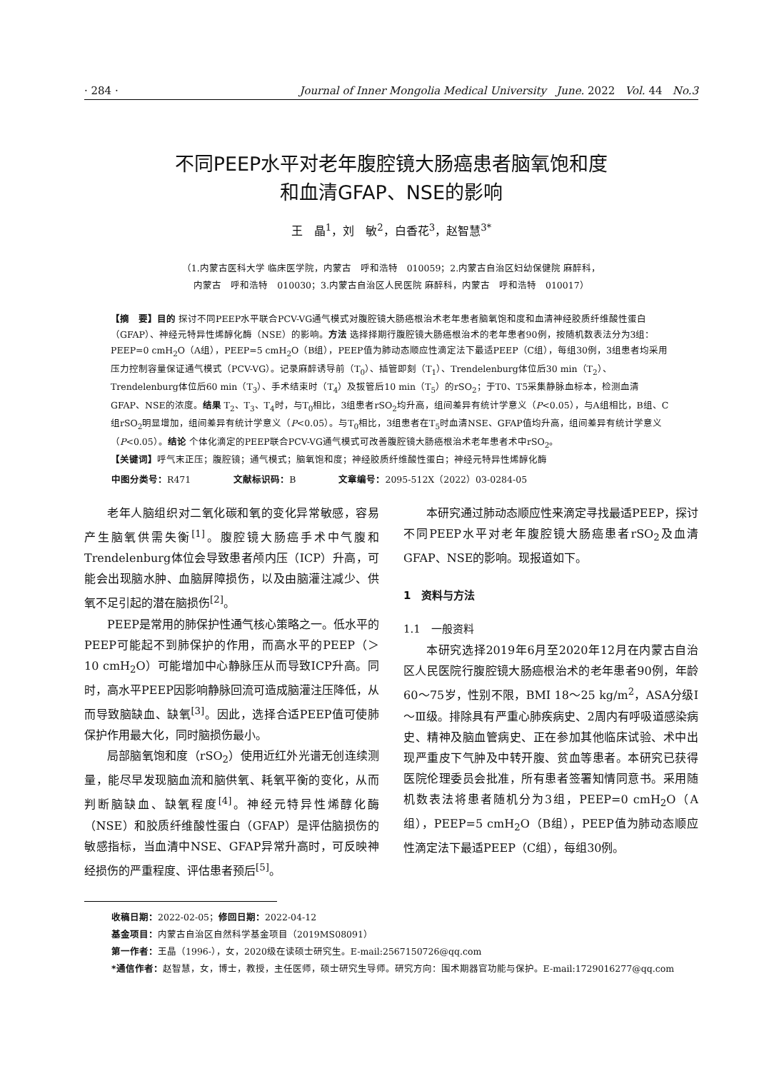· 284 · Journal of Inner Mongolia Medical University June. 2022 Vol. 44 No.3
不同PEEP水平对老年腹腔镜大肠癌患者脑氧饱和度
和血清GFAP、NSE的影响
王　晶<sup>1</sup>，刘　敏<sup>2</sup>，白香花<sup>3</sup>，赵智慧<sup>3*</sup>
（1.内蒙古医科大学 临床医学院，内蒙古　呼和浩特　010059；2.内蒙古自治区妇幼保健院 麻醉科，
内蒙古　呼和浩特　010030；3.内蒙古自治区人民医院 麻醉科，内蒙古　呼和浩特　010017）
【摘　要】目的 探讨不同PEEP水平联合PCV-VG通气模式对腹腔镜大肠癌根治术老年患者脑氧饱和度和血清神经胶质纤维酸性蛋白（GFAP）、神经元特异性烯醇化酶（NSE）的影响。方法 选择择期行腹腔镜大肠癌根治术的老年患者90例，按随机数表法分为3组：PEEP=0 cmH<sub>2</sub>O（A组），PEEP=5 cmH<sub>2</sub>O（B组），PEEP值为肺动态顺应性滴定法下最适PEEP（C组），每组30例，3组患者均采用压力控制容量保证通气模式（PCV-VG）。记录麻醉诱导前（T<sub>0</sub>）、插管即刻（T<sub>1</sub>）、Trendelenburg体位后30 min（T<sub>2</sub>）、Trendelenburg体位后60 min（T<sub>3</sub>）、手术结束时（T<sub>4</sub>）及拔管后10 min（T<sub>5</sub>）的rSO<sub>2</sub>；于T0、T5采集静脉血标本，检测血清GFAP、NSE的浓度。结果 T<sub>2</sub>、T<sub>3</sub>、T<sub>4</sub>时，与T<sub>0</sub>相比，3组患者rSO<sub>2</sub>均升高，组间差异有统计学意义（P<0.05），与A组相比，B组、C组rSO<sub>2</sub>明显增加，组间差异有统计学意义（P<0.05）。与T<sub>0</sub>相比，3组患者在T<sub>5</sub>时血清NSE、GFAP值均升高，组间差异有统计学意义（P<0.05）。结论 个体化滴定的PEEP联合PCV-VG通气模式可改善腹腔镜大肠癌根治术老年患者术中rSO<sub>2</sub>。
【关键词】呼气末正压；腹腔镜；通气模式；脑氧饱和度；神经胶质纤维酸性蛋白；神经元特异性烯醇化酶
中图分类号：R471 文献标识码：B 文章编号：2095-512X（2022）03-0284-05
老年人脑组织对二氧化碳和氧的变化异常敏感，容易产生脑氧供需失衡<sup>[1]</sup>。腹腔镜大肠癌手术中气腹和Trendelenburg体位会导致患者颅内压（ICP）升高，可能会出现脑水肿、血脑屏障损伤，以及由脑灌注减少、供氧不足引起的潜在脑损伤<sup>[2]</sup>。
PEEP是常用的肺保护性通气核心策略之一。低水平的PEEP可能起不到肺保护的作用，而高水平的PEEP（＞10 cmH<sub>2</sub>O）可能增加中心静脉压从而导致ICP升高。同时，高水平PEEP因影响静脉回流可造成脑灌注压降低，从而导致脑缺血、缺氧<sup>[3]</sup>。因此，选择合适PEEP值可使肺保护作用最大化，同时脑损伤最小。
局部脑氧饱和度（rSO<sub>2</sub>）使用近红外光谱无创连续测量，能尽早发现脑血流和脑供氧、耗氧平衡的变化，从而判断脑缺血、缺氧程度<sup>[4]</sup>。神经元特异性烯醇化酶（NSE）和胶质纤维酸性蛋白（GFAP）是评估脑损伤的敏感指标，当血清中NSE、GFAP异常升高时，可反映神经损伤的严重程度、评估患者预后<sup>[5]</sup>。
本研究通过肺动态顺应性来滴定寻找最适PEEP，探讨不同PEEP水平对老年腹腔镜大肠癌患者rSO<sub>2</sub>及血清GFAP、NSE的影响。现报道如下。
1　资料与方法
1.1　一般资料
本研究选择2019年6月至2020年12月在内蒙古自治区人民医院行腹腔镜大肠癌根治术的老年患者90例，年龄60～75岁，性别不限，BMI 18～25 kg/m<sup>2</sup>，ASA分级Ⅰ～Ⅲ级。排除具有严重心肺疾病史、2周内有呼吸道感染病史、精神及脑血管病史、正在参加其他临床试验、术中出现严重皮下气肿及中转开腹、贫血等患者。本研究已获得医院伦理委员会批准，所有患者签署知情同意书。采用随机数表法将患者随机分为3组，PEEP=0 cmH<sub>2</sub>O（A组），PEEP=5 cmH<sub>2</sub>O（B组），PEEP值为肺动态顺应性滴定法下最适PEEP（C组），每组30例。
收稿日期：2022-02-05；修回日期：2022-04-12
基金项目：内蒙古自治区自然科学基金项目（2019MS08091）
第一作者：王晶（1996-），女，2020级在读硕士研究生。E-mail:2567150726@qq.com
*通信作者：赵智慧，女，博士，教授，主任医师，硕士研究生导师。研究方向：围术期器官功能与保护。E-mail:1729016277@qq.com